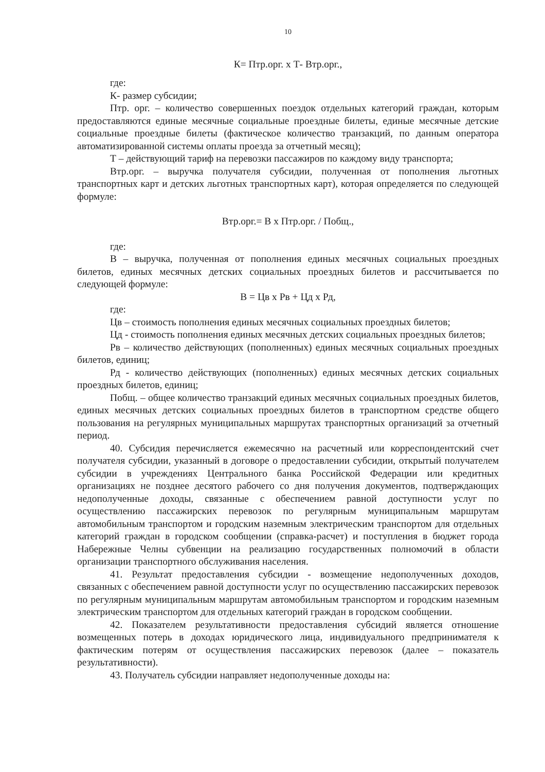10
К= Птр.орг. х Т- Втр.орг.,
где:
К- размер субсидии;
Птр. орг. – количество совершенных поездок отдельных категорий граждан, которым предоставляются единые месячные социальные проездные билеты, единые месячные детские социальные проездные билеты (фактическое количество транзакций, по данным оператора автоматизированной системы оплаты проезда за отчетный месяц);
Т – действующий тариф на перевозки пассажиров по каждому виду транспорта;
Втр.орг. – выручка получателя субсидии, полученная от пополнения льготных транспортных карт и детских льготных транспортных карт), которая определяется по следующей формуле:
Втр.орг.= В х Птр.орг. / Побщ.,
где:
В – выручка, полученная от пополнения единых месячных социальных проездных билетов, единых месячных детских социальных проездных билетов и рассчитывается по следующей формуле:
В = Цв х Рв + Цд х Рд,
где:
Цв – стоимость пополнения единых месячных социальных проездных билетов;
Цд - стоимость пополнения единых месячных детских социальных проездных билетов;
Рв – количество действующих (пополненных) единых месячных социальных проездных билетов, единиц;
Рд - количество действующих (пополненных) единых месячных детских социальных проездных билетов, единиц;
Побщ. – общее количество транзакций единых месячных социальных проездных билетов, единых месячных детских социальных проездных билетов в транспортном средстве общего пользования на регулярных муниципальных маршрутах транспортных организаций за отчетный период.
40. Субсидия перечисляется ежемесячно на расчетный или корреспондентский счет получателя субсидии, указанный в договоре о предоставлении субсидии, открытый получателем субсидии в учреждениях Центрального банка Российской Федерации или кредитных организациях не позднее десятого рабочего со дня получения документов, подтверждающих недополученные доходы, связанные с обеспечением равной доступности услуг по осуществлению пассажирских перевозок по регулярным муниципальным маршрутам автомобильным транспортом и городским наземным электрическим транспортом для отдельных категорий граждан в городском сообщении (справка-расчет) и поступления в бюджет города Набережные Челны субвенции на реализацию государственных полномочий в области организации транспортного обслуживания населения.
41. Результат предоставления субсидии - возмещение недополученных доходов, связанных с обеспечением равной доступности услуг по осуществлению пассажирских перевозок по регулярным муниципальным маршрутам автомобильным транспортом и городским наземным электрическим транспортом для отдельных категорий граждан в городском сообщении.
42. Показателем результативности предоставления субсидий является отношение возмещенных потерь в доходах юридического лица, индивидуального предпринимателя к фактическим потерям от осуществления пассажирских перевозок (далее – показатель результативности).
43. Получатель субсидии направляет недополученные доходы на: